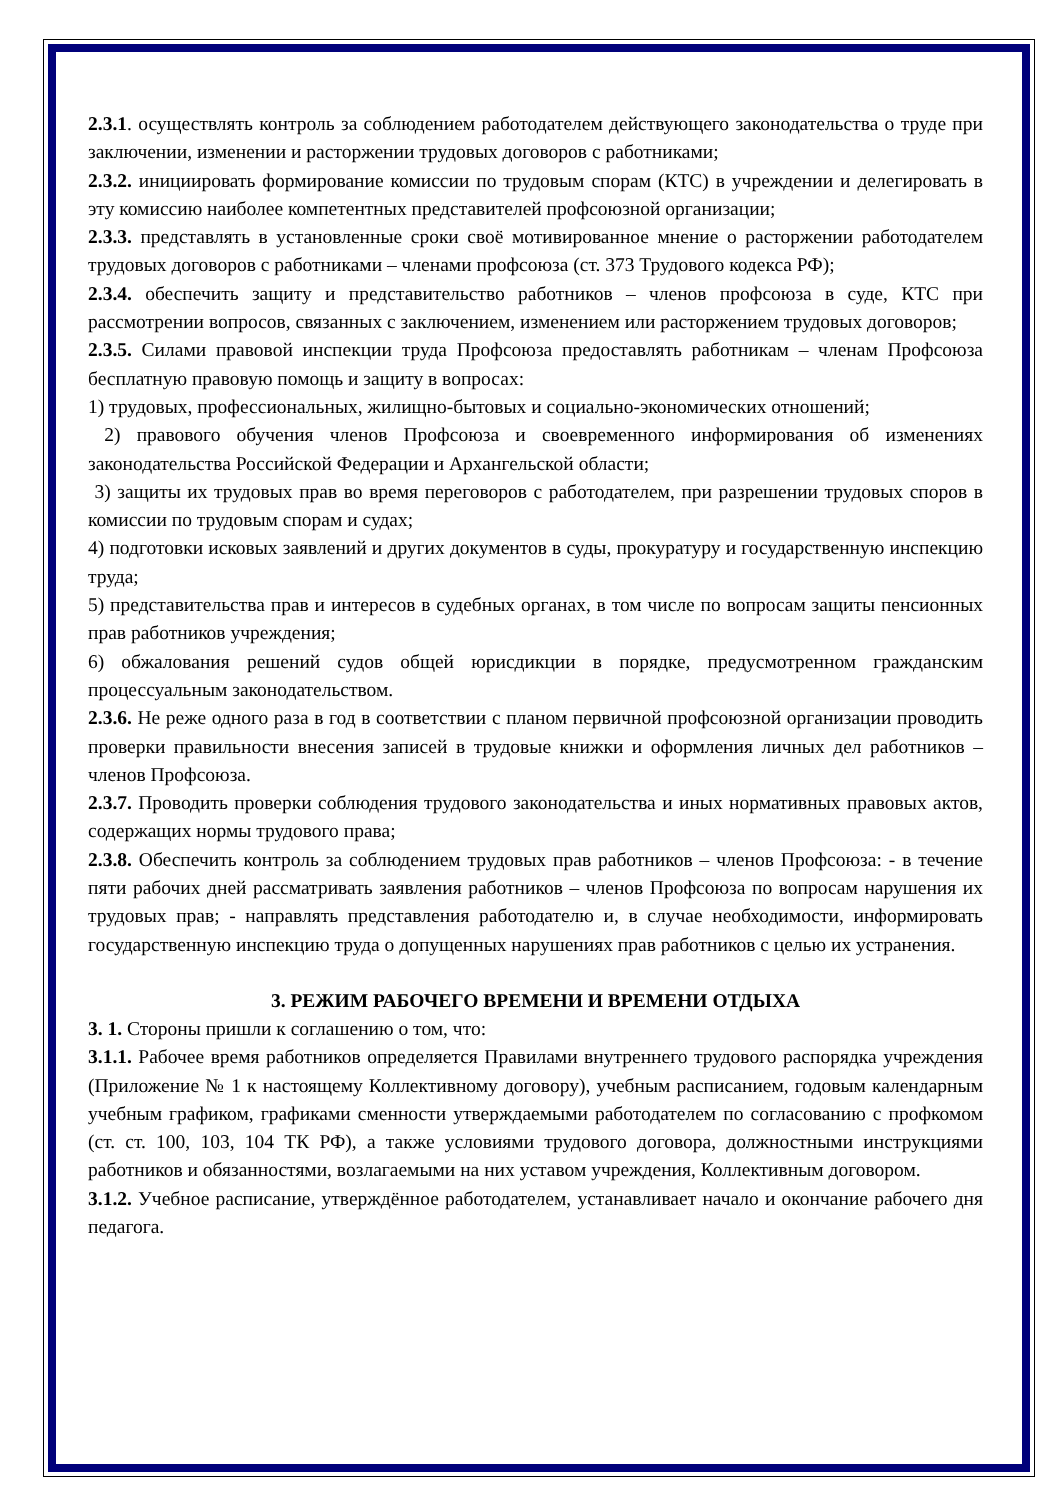2.3.1. осуществлять контроль за соблюдением работодателем действующего законодательства о труде при заключении, изменении и расторжении трудовых договоров с работниками;
2.3.2. инициировать формирование комиссии по трудовым спорам (КТС) в учреждении и делегировать в эту комиссию наиболее компетентных представителей профсоюзной организации;
2.3.3. представлять в установленные сроки своё мотивированное мнение о расторжении работодателем трудовых договоров с работниками – членами профсоюза (ст. 373 Трудового кодекса РФ);
2.3.4. обеспечить защиту и представительство работников – членов профсоюза в суде, КТС при рассмотрении вопросов, связанных с заключением, изменением или расторжением трудовых договоров;
2.3.5. Силами правовой инспекции труда Профсоюза предоставлять работникам – членам Профсоюза бесплатную правовую помощь и защиту в вопросах:
1) трудовых, профессиональных, жилищно-бытовых и социально-экономических отношений;
2) правового обучения членов Профсоюза и своевременного информирования об изменениях законодательства Российской Федерации и Архангельской области;
3) защиты их трудовых прав во время переговоров с работодателем, при разрешении трудовых споров в комиссии по трудовым спорам и судах;
4) подготовки исковых заявлений и других документов в суды, прокуратуру и государственную инспекцию труда;
5) представительства прав и интересов в судебных органах, в том числе по вопросам защиты пенсионных прав работников учреждения;
6) обжалования решений судов общей юрисдикции в порядке, предусмотренном гражданским процессуальным законодательством.
2.3.6. Не реже одного раза в год в соответствии с планом первичной профсоюзной организации проводить проверки правильности внесения записей в трудовые книжки и оформления личных дел работников – членов Профсоюза.
2.3.7. Проводить проверки соблюдения трудового законодательства и иных нормативных правовых актов, содержащих нормы трудового права;
2.3.8. Обеспечить контроль за соблюдением трудовых прав работников – членов Профсоюза: - в течение пяти рабочих дней рассматривать заявления работников – членов Профсоюза по вопросам нарушения их трудовых прав; - направлять представления работодателю и, в случае необходимости, информировать государственную инспекцию труда о допущенных нарушениях прав работников с целью их устранения.
3. РЕЖИМ РАБОЧЕГО ВРЕМЕНИ И ВРЕМЕНИ ОТДЫХА
3. 1. Стороны пришли к соглашению о том, что:
3.1.1. Рабочее время работников определяется Правилами внутреннего трудового распорядка учреждения (Приложение № 1 к настоящему Коллективному договору), учебным расписанием, годовым календарным учебным графиком, графиками сменности утверждаемыми работодателем по согласованию с профкомом (ст. ст. 100, 103, 104 ТК РФ), а также условиями трудового договора, должностными инструкциями работников и обязанностями, возлагаемыми на них уставом учреждения, Коллективным договором.
3.1.2. Учебное расписание, утверждённое работодателем, устанавливает начало и окончание рабочего дня педагога.